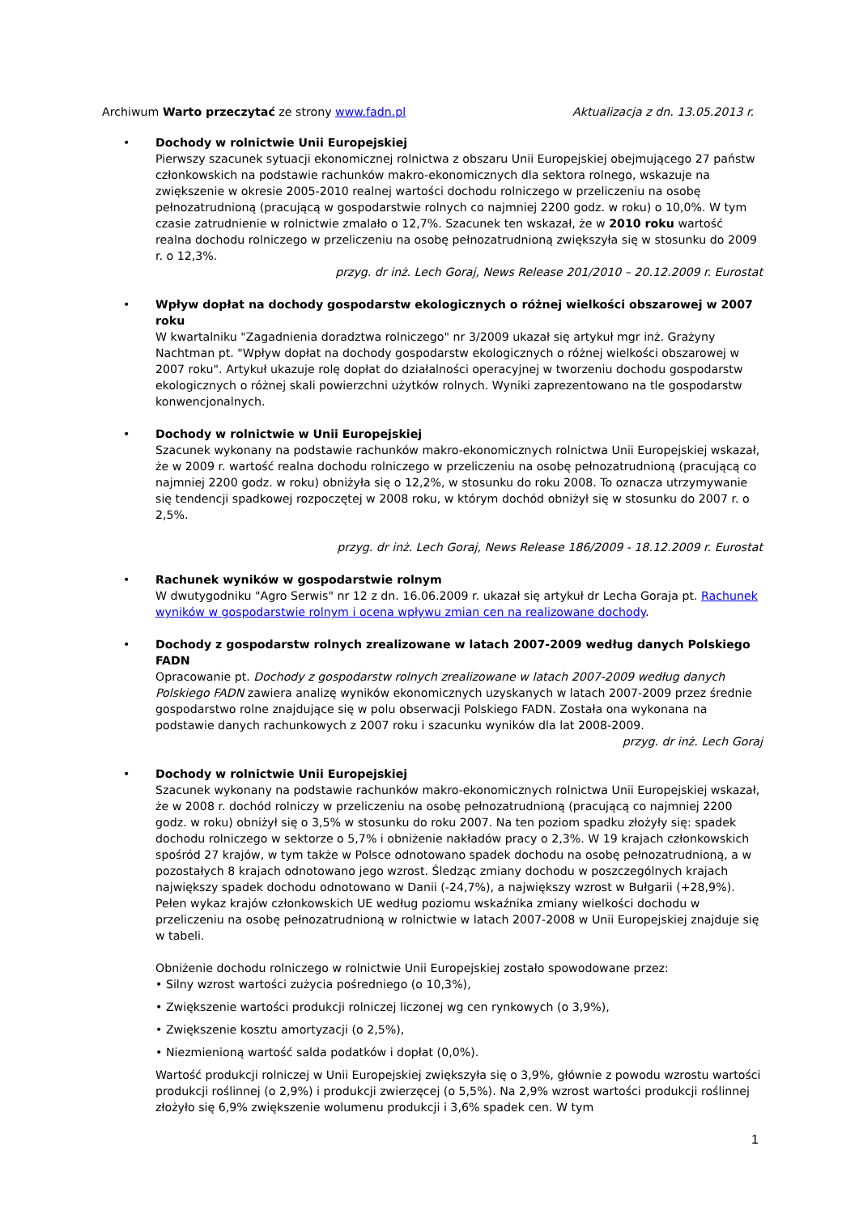Archiwum Warto przeczytać ze strony www.fadn.pl Aktualizacja z dn. 13.05.2013 r.
• Dochody w rolnictwie Unii Europejskiej
Pierwszy szacunek sytuacji ekonomicznej rolnictwa z obszaru Unii Europejskiej obejmującego 27 państw członkowskich na podstawie rachunków makro-ekonomicznych dla sektora rolnego, wskazuje na zwiększenie w okresie 2005-2010 realnej wartości dochodu rolniczego w przeliczeniu na osobę pełnozatrudnioną (pracującą w gospodarstwie rolnych co najmniej 2200 godz. w roku) o 10,0%. W tym czasie zatrudnienie w rolnictwie zmalało o 12,7%. Szacunek ten wskazał, że w 2010 roku wartość realna dochodu rolniczego w przeliczeniu na osobę pełnozatrudnioną zwiększyła się w stosunku do 2009 r. o 12,3%.
przyg. dr inż. Lech Goraj, News Release 201/2010 – 20.12.2009 r. Eurostat
• Wpływ dopłat na dochody gospodarstw ekologicznych o różnej wielkości obszarowej w 2007 roku
W kwartalniku "Zagadnienia doradztwa rolniczego" nr 3/2009 ukazał się artykuł mgr inż. Grażyny Nachtman pt. "Wpływ dopłat na dochody gospodarstw ekologicznych o różnej wielkości obszarowej w 2007 roku". Artykuł ukazuje rolę dopłat do działalności operacyjnej w tworzeniu dochodu gospodarstw ekologicznych o różnej skali powierzchni użytków rolnych. Wyniki zaprezentowano na tle gospodarstw konwencjonalnych.
• Dochody w rolnictwie w Unii Europejskiej
Szacunek wykonany na podstawie rachunków makro-ekonomicznych rolnictwa Unii Europejskiej wskazał, że w 2009 r. wartość realna dochodu rolniczego w przeliczeniu na osobę pełnozatrudnioną (pracującą co najmniej 2200 godz. w roku) obniżyła się o 12,2%, w stosunku do roku 2008. To oznacza utrzymywanie się tendencji spadkowej rozpoczętej w 2008 roku, w którym dochód obniżył się w stosunku do 2007 r. o 2,5%.
przyg. dr inż. Lech Goraj, News Release 186/2009 - 18.12.2009 r. Eurostat
• Rachunek wyników w gospodarstwie rolnym
W dwutygodniku "Agro Serwis" nr 12 z dn. 16.06.2009 r. ukazał się artykuł dr Lecha Goraja pt. Rachunek wyników w gospodarstwie rolnym i ocena wpływu zmian cen na realizowane dochody.
• Dochody z gospodarstw rolnych zrealizowane w latach 2007-2009 według danych Polskiego FADN
Opracowanie pt. Dochody z gospodarstw rolnych zrealizowane w latach 2007-2009 według danych Polskiego FADN zawiera analizę wyników ekonomicznych uzyskanych w latach 2007-2009 przez średnie gospodarstwo rolne znajdujące się w polu obserwacji Polskiego FADN. Została ona wykonana na podstawie danych rachunkowych z 2007 roku i szacunku wyników dla lat 2008-2009.
przyg. dr inż. Lech Goraj
• Dochody w rolnictwie Unii Europejskiej
Szacunek wykonany na podstawie rachunków makro-ekonomicznych rolnictwa Unii Europejskiej wskazał, że w 2008 r. dochód rolniczy w przeliczeniu na osobę pełnozatrudnioną (pracującą co najmniej 2200 godz. w roku) obniżył się o 3,5% w stosunku do roku 2007. Na ten poziom spadku złożyły się: spadek dochodu rolniczego w sektorze o 5,7% i obniżenie nakładów pracy o 2,3%. W 19 krajach członkowskich spośród 27 krajów, w tym także w Polsce odnotowano spadek dochodu na osobę pełnozatrudnioną, a w pozostałych 8 krajach odnotowano jego wzrost. Śledząc zmiany dochodu w poszczególnych krajach największy spadek dochodu odnotowano w Danii (-24,7%), a największy wzrost w Bułgarii (+28,9%). Pełen wykaz krajów członkowskich UE według poziomu wskaźnika zmiany wielkości dochodu w przeliczeniu na osobę pełnozatrudnioną w rolnictwie w latach 2007-2008 w Unii Europejskiej znajduje się w tabeli.
Obniżenie dochodu rolniczego w rolnictwie Unii Europejskiej zostało spowodowane przez:
• Silny wzrost wartości zużycia pośredniego (o 10,3%),
• Zwiększenie wartości produkcji rolniczej liczonej wg cen rynkowych (o 3,9%),
• Zwiększenie kosztu amortyzacji (o 2,5%),
• Niezmienioną wartość salda podatków i dopłat (0,0%).
Wartość produkcji rolniczej w Unii Europejskiej zwiększyła się o 3,9%, głównie z powodu wzrostu wartości produkcji roślinnej (o 2,9%) i produkcji zwierzęcej (o 5,5%). Na 2,9% wzrost wartości produkcji roślinnej złożyło się 6,9% zwiększenie wolumenu produkcji i 3,6% spadek cen. W tym
1